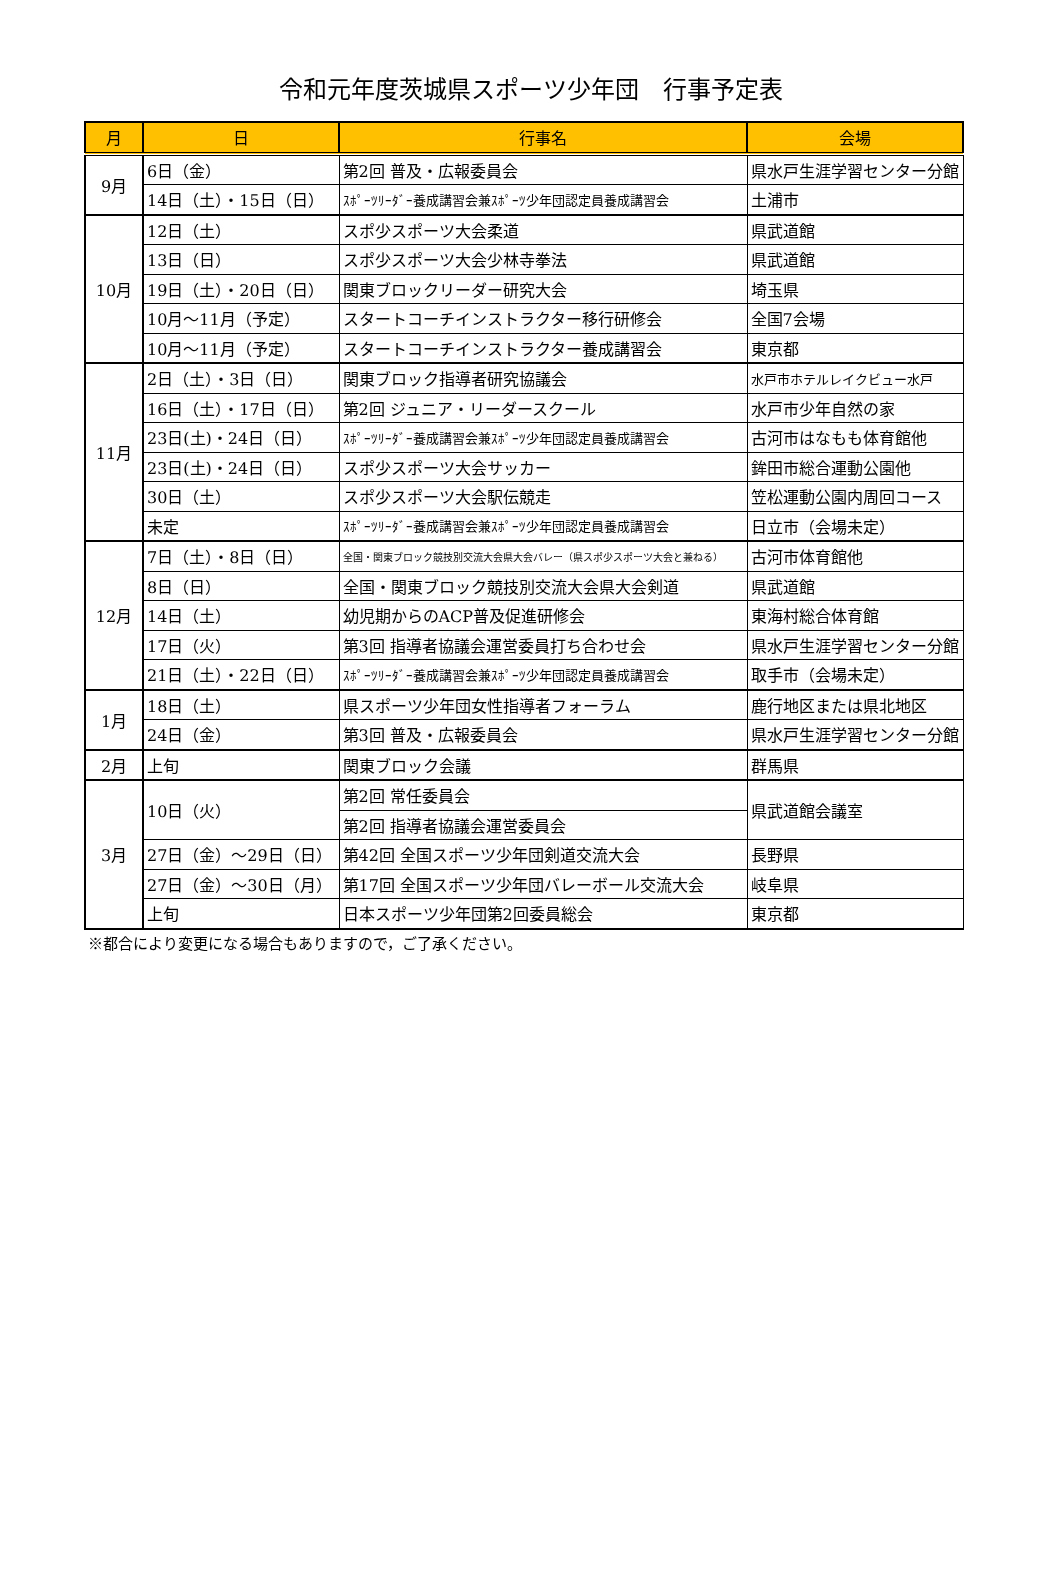令和元年度茨城県スポーツ少年団　行事予定表
| 月 | 日 | 行事名 | 会場 |
| --- | --- | --- | --- |
| 9月 | 6日（金） | 第2回 普及・広報委員会 | 県水戸生涯学習センター分館 |
| | 14日（土）・15日（日） | ｽﾎﾟｰﾂﾘｰﾀﾞｰ養成講習会兼ｽﾎﾟｰﾂ少年団認定員養成講習会 | 土浦市 |
| 10月 | 12日（土） | スポ少スポーツ大会柔道 | 県武道館 |
| | 13日（日） | スポ少スポーツ大会少林寺拳法 | 県武道館 |
| | 19日（土）・20日（日） | 関東ブロックリーダー研究大会 | 埼玉県 |
| | 10月～11月（予定） | スタートコーチインストラクター移行研修会 | 全国7会場 |
| | 10月～11月（予定） | スタートコーチインストラクター養成講習会 | 東京都 |
| 11月 | 2日（土）・3日（日） | 関東ブロック指導者研究協議会 | 水戸市ホテルレイクビュー水戸 |
| | 16日（土）・17日（日） | 第2回 ジュニア・リーダースクール | 水戸市少年自然の家 |
| | 23日(土)・24日（日） | ｽﾎﾟｰﾂﾘｰﾀﾞｰ養成講習会兼ｽﾎﾟｰﾂ少年団認定員養成講習会 | 古河市はなもも体育館他 |
| | 23日(土)・24日（日） | スポ少スポーツ大会サッカー | 鉾田市総合運動公園他 |
| | 30日（土） | スポ少スポーツ大会駅伝競走 | 笠松運動公園内周回コース |
| | 未定 | ｽﾎﾟｰﾂﾘｰﾀﾞｰ養成講習会兼ｽﾎﾟｰﾂ少年団認定員養成講習会 | 日立市（会場未定） |
| 12月 | 7日（土）・8日（日） | 全国・関東ブロック競技別交流大会県大会バレー（県スポ少スポーツ大会と兼ねる） | 古河市体育館他 |
| | 8日（日） | 全国・関東ブロック競技別交流大会県大会剣道 | 県武道館 |
| | 14日（土） | 幼児期からのACP普及促進研修会 | 東海村総合体育館 |
| | 17日（火） | 第3回 指導者協議会運営委員打ち合わせ会 | 県水戸生涯学習センター分館 |
| | 21日（土）・22日（日） | ｽﾎﾟｰﾂﾘｰﾀﾞｰ養成講習会兼ｽﾎﾟｰﾂ少年団認定員養成講習会 | 取手市（会場未定） |
| 1月 | 18日（土） | 県スポーツ少年団女性指導者フォーラム | 鹿行地区または県北地区 |
| | 24日（金） | 第3回 普及・広報委員会 | 県水戸生涯学習センター分館 |
| 2月 | 上旬 | 関東ブロック会議 | 群馬県 |
| 3月 | 10日（火） | 第2回 常任委員会 | 県武道館会議室 |
| | | 第2回 指導者協議会運営委員会 | |
| | 27日（金）～29日（日） | 第42回 全国スポーツ少年団剣道交流大会 | 長野県 |
| | 27日（金）～30日（月） | 第17回 全国スポーツ少年団バレーボール交流大会 | 岐阜県 |
| | 上旬 | 日本スポーツ少年団第2回委員総会 | 東京都 |
※都合により変更になる場合もありますので，ご了承ください。